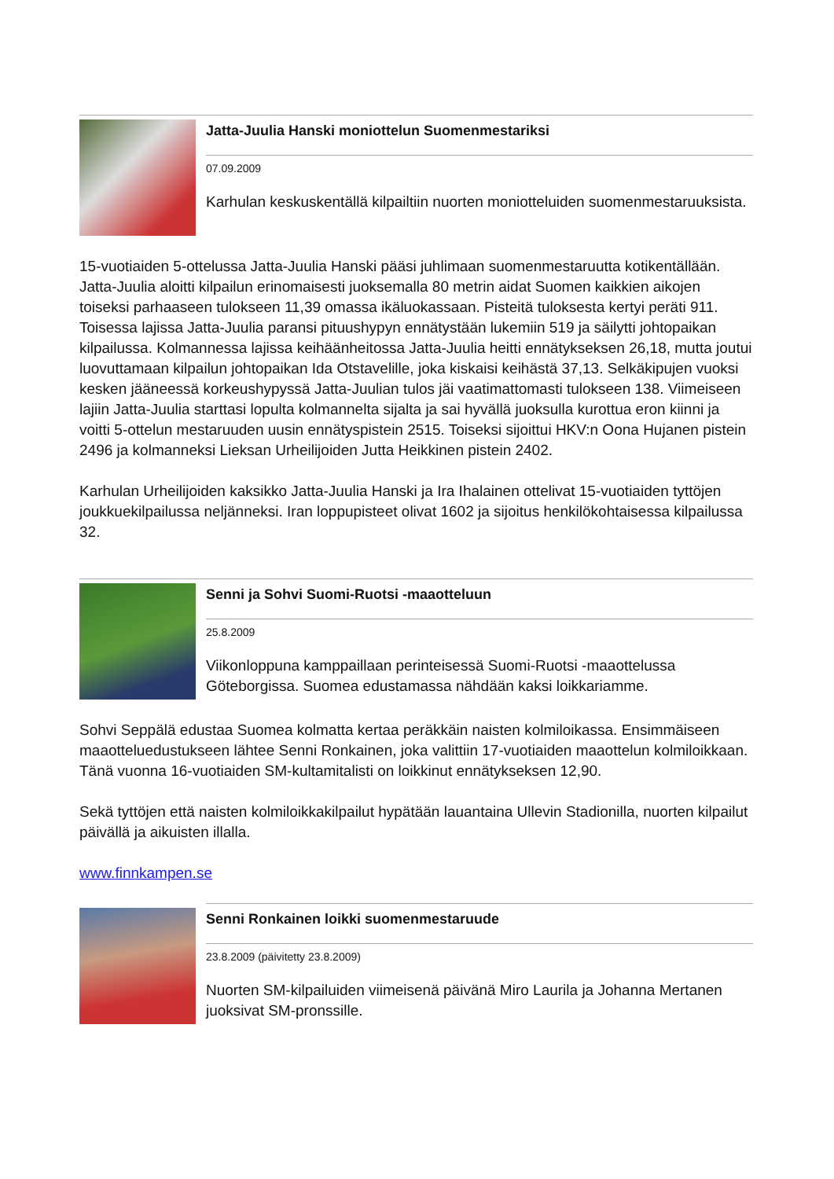Jatta-Juulia Hanski moniottelun Suomenmestariksi
07.09.2009
Karhulan keskuskentällä kilpailtiin nuorten moniotteluiden suomenmestaruuksista.
15-vuotiaiden 5-ottelussa Jatta-Juulia Hanski pääsi juhlimaan suomenmestaruutta kotikentällään. Jatta-Juulia aloitti kilpailun erinomaisesti juoksemalla 80 metrin aidat Suomen kaikkien aikojen toiseksi parhaaseen tulokseen 11,39 omassa ikäluokassaan. Pisteitä tuloksesta kertyi peräti 911. Toisessa lajissa Jatta-Juulia paransi pituushypyn ennätystään lukemiin 519 ja säilytti johtopaikan kilpailussa. Kolmannessa lajissa keihäänheitossa Jatta-Juulia heitti ennätykseksen 26,18, mutta joutui luovuttamaan kilpailun johtopaikan Ida Otstavelille, joka kiskaisi keihästä 37,13. Selkäkipujen vuoksi kesken jääneessä korkeushypyssä Jatta-Juulian tulos jäi vaatimattomasti tulokseen 138. Viimeiseen lajiin Jatta-Juulia starttasi lopulta kolmannelta sijalta ja sai hyvällä juoksulla kurottua eron kiinni ja voitti 5-ottelun mestaruuden uusin ennätyspistein 2515. Toiseksi sijoittui HKV:n Oona Hujanen pistein 2496 ja kolmanneksi Lieksan Urheilijoiden Jutta Heikkinen pistein 2402.
Karhulan Urheilijoiden kaksikko Jatta-Juulia Hanski ja Ira Ihalainen ottelivat 15-vuotiaiden tyttöjen joukkuekilpailussa neljänneksi. Iran loppupisteet olivat 1602 ja sijoitus henkilökohtaisessa kilpailussa 32.
Senni ja Sohvi Suomi-Ruotsi -maaotteluun
25.8.2009
Viikonloppuna kamppaillaan perinteisessä Suomi-Ruotsi -maaottelussa Göteborgissa. Suomea edustamassa nähdään kaksi loikkariamme.
Sohvi Seppälä edustaa Suomea kolmatta kertaa peräkkäin naisten kolmiloikassa. Ensimmäiseen maaotteluedustukseen lähtee Senni Ronkainen, joka valittiin 17-vuotiaiden maaottelun kolmiloikkaan. Tänä vuonna 16-vuotiaiden SM-kultamitalisti on loikkinut ennätykseksen 12,90.
Sekä tyttöjen että naisten kolmiloikkakilpailut hypätään lauantaina Ullevin Stadionilla, nuorten kilpailut päivällä ja aikuisten illalla.
www.finnkampen.se
Senni Ronkainen loikki suomenmestaruude
23.8.2009 (päivitetty 23.8.2009)
Nuorten SM-kilpailuiden viimeisenä päivänä Miro Laurila ja Johanna Mertanen juoksivat SM-pronssille.